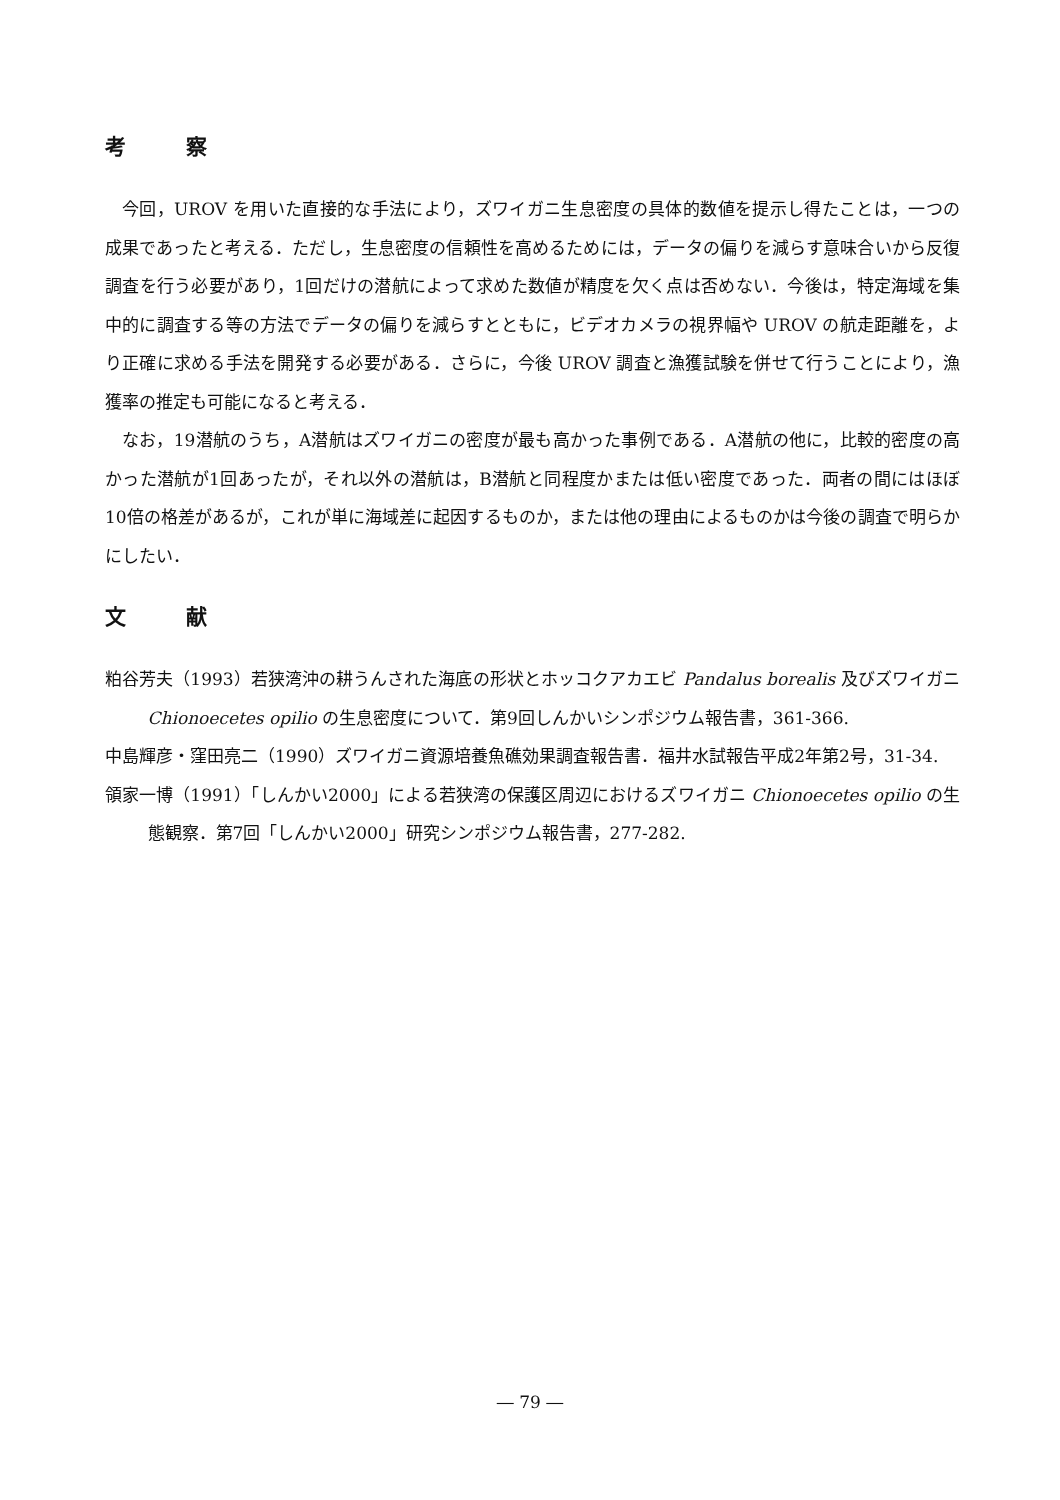考察
今回，UROV を用いた直接的な手法により，ズワイガニ生息密度の具体的数値を提示し得たことは，一つの成果であったと考える．ただし，生息密度の信頼性を高めるためには，データの偏りを減らす意味合いから反復調査を行う必要があり，1回だけの潜航によって求めた数値が精度を欠く点は否めない．今後は，特定海域を集中的に調査する等の方法でデータの偏りを減らすとともに，ビデオカメラの視界幅や UROV の航走距離を，より正確に求める手法を開発する必要がある．さらに，今後 UROV 調査と漁獲試験を併せて行うことにより，漁獲率の推定も可能になると考える．
なお，19潜航のうち，A潜航はズワイガニの密度が最も高かった事例である．A潜航の他に，比較的密度の高かった潜航が1回あったが，それ以外の潜航は，B潜航と同程度かまたは低い密度であった．両者の間にはほぼ10倍の格差があるが，これが単に海域差に起因するものか，または他の理由によるものかは今後の調査で明らかにしたい．
文献
粕谷芳夫（1993）若狭湾沖の耕うんされた海底の形状とホッコクアカエビ Pandalus borealis 及びズワイガニ Chionoecetes opilio の生息密度について．第9回しんかいシンポジウム報告書，361-366.
中島輝彦・窪田亮二（1990）ズワイガニ資源培養魚礁効果調査報告書．福井水試報告平成2年第2号，31-34.
領家一博（1991）「しんかい2000」による若狭湾の保護区周辺におけるズワイガニ Chionoecetes opilio の生態観察．第7回「しんかい2000」研究シンポジウム報告書，277-282.
― 79 ―